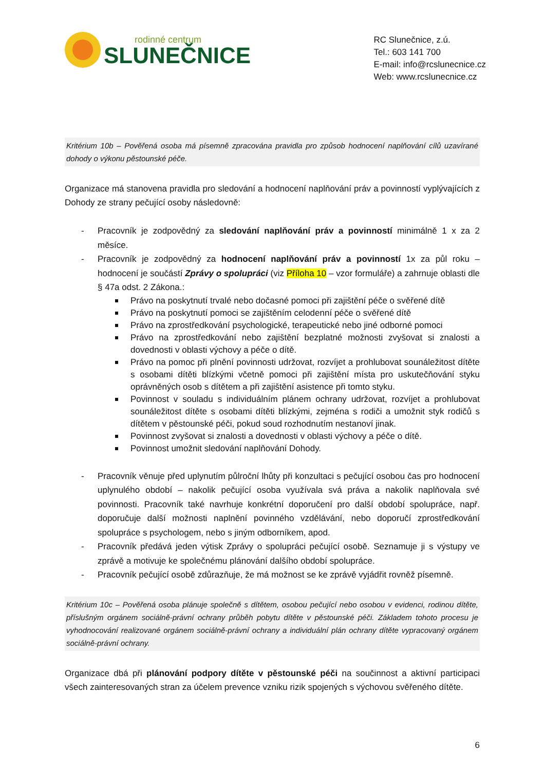rodinné centrum
SLUNEČNICE
RC Slunečnice, z.ú.
Tel.: 603 141 700
E-mail: info@rcslunecnice.cz
Web: www.rcslunecnice.cz
Kritérium 10b – Pověřená osoba má písemně zpracována pravidla pro způsob hodnocení naplňování cílů uzavírané dohody o výkonu pěstounské péče.
Organizace má stanovena pravidla pro sledování a hodnocení naplňování práv a povinností vyplývajících z Dohody ze strany pečující osoby následovně:
- Pracovník je zodpovědný za sledování naplňování práv a povinností minimálně 1 x za 2 měsíce.
- Pracovník je zodpovědný za hodnocení naplňování práv a povinností 1x za půl roku – hodnocení je součástí Zprávy o spolupráci (viz Příloha 10 – vzor formuláře) a zahrnuje oblasti dle § 47a odst. 2 Zákona.:
Právo na poskytnutí trvalé nebo dočasné pomoci při zajištění péče o svěřené dítě
Právo na poskytnutí pomoci se zajištěním celodenní péče o svěřené dítě
Právo na zprostředkování psychologické, terapeutické nebo jiné odborné pomoci
Právo na zprostředkování nebo zajištění bezplatné možnosti zvyšovat si znalosti a dovednosti v oblasti výchovy a péče o dítě.
Právo na pomoc při plnění povinnosti udržovat, rozvíjet a prohlubovat sounáležitost dítěte s osobami dítěti blízkými včetně pomoci při zajištění místa pro uskutečňování styku oprávněných osob s dítětem a při zajištění asistence při tomto styku.
Povinnost v souladu s individuálním plánem ochrany udržovat, rozvíjet a prohlubovat sounáležitost dítěte s osobami dítěti blízkými, zejména s rodiči a umožnit styk rodičů s dítětem v pěstounské péči, pokud soud rozhodnutím nestanoví jinak.
Povinnost zvyšovat si znalosti a dovednosti v oblasti výchovy a péče o dítě.
Povinnost umožnit sledování naplňování Dohody.
- Pracovník věnuje před uplynutím půlroční lhůty při konzultaci s pečující osobou čas pro hodnocení uplynulého období – nakolik pečující osoba využívala svá práva a nakolik naplňovala své povinnosti. Pracovník také navrhuje konkrétní doporučení pro další období spolupráce, např. doporučuje další možnosti naplnění povinného vzdělávání, nebo doporučí zprostředkování spolupráce s psychologem, nebo s jiným odborníkem, apod.
- Pracovník předává jeden výtisk Zprávy o spolupráci pečující osobě. Seznamuje ji s výstupy ve zprávě a motivuje ke společnému plánování dalšího období spolupráce.
- Pracovník pečující osobě zdůrazňuje, že má možnost se ke zprávě vyjádřit rovněž písemně.
Kritérium 10c – Pověřená osoba plánuje společně s dítětem, osobou pečující nebo osobou v evidenci, rodinou dítěte, příslušným orgánem sociálně-právní ochrany průběh pobytu dítěte v pěstounské péči. Základem tohoto procesu je vyhodnocování realizované orgánem sociálně-právní ochrany a individuální plán ochrany dítěte vypracovaný orgánem sociálně-právní ochrany.
Organizace dbá při plánování podpory dítěte v pěstounské péči na součinnost a aktivní participaci všech zainteresovaných stran za účelem prevence vzniku rizik spojených s výchovou svěřeného dítěte.
6